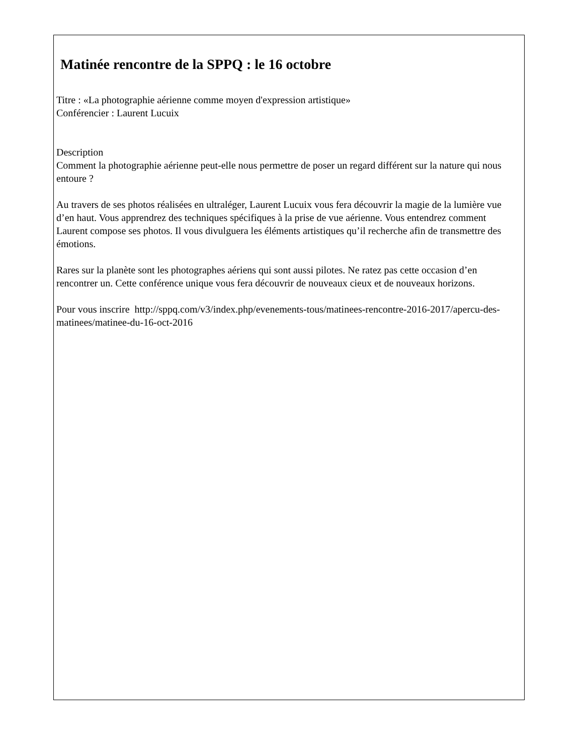Matinée rencontre de la SPPQ : le 16 octobre
Titre : «La photographie aérienne comme moyen d'expression artistique»
Conférencier : Laurent Lucuix
Description
Comment la photographie aérienne peut-elle nous permettre de poser un regard différent sur la nature qui nous entoure ?
Au travers de ses photos réalisées en ultraléger, Laurent Lucuix vous fera découvrir la magie de la lumière vue d’en haut. Vous apprendrez des techniques spécifiques à la prise de vue aérienne. Vous entendrez comment Laurent compose ses photos. Il vous divulguera les éléments artistiques qu’il recherche afin de transmettre des émotions.
Rares sur la planète sont les photographes aériens qui sont aussi pilotes. Ne ratez pas cette occasion d’en rencontrer un. Cette conférence unique vous fera découvrir de nouveaux cieux et de nouveaux horizons.
Pour vous inscrire http://sppq.com/v3/index.php/evenements-tous/matinees-rencontre-2016-2017/apercu-des-matinees/matinee-du-16-oct-2016